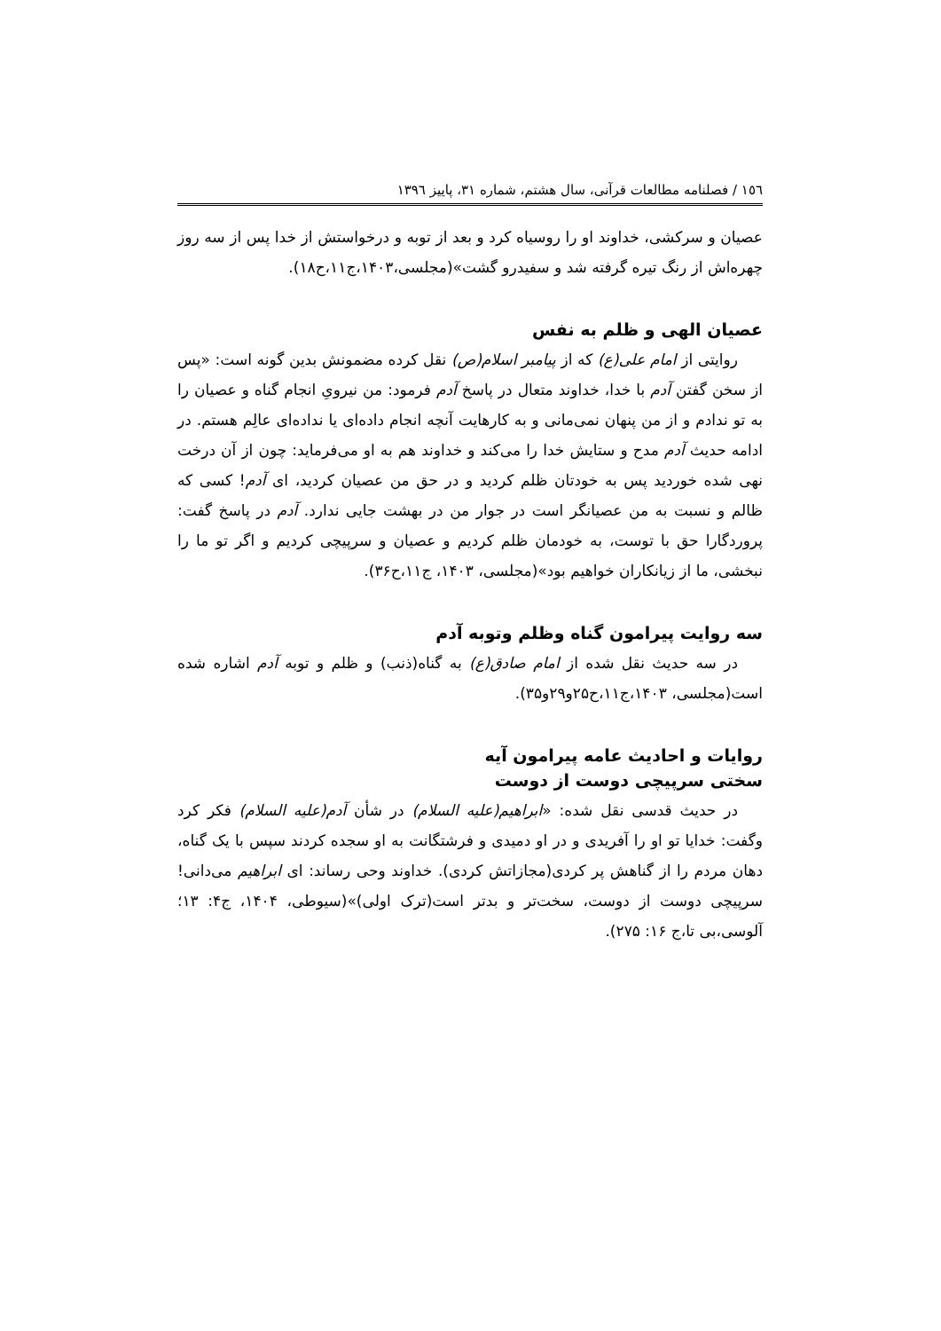١٥٦ / فصلنامه مطالعات قرآنی، سال هشتم، شماره ٣١، پاییز ١٣٩٦
عصیان و سرکشی، خداوند او را روسیاه کرد و بعد از توبه و درخواستش از خدا پس از سه روز چهره‌اش از رنگ تیره گرفته شد و سفیدرو گشت»(مجلسی،١۴٠٣،ج١١،ح١٨).
عصیان الهی و ظلم به نفس
روایتی از امام علی(ع) که از پیامبر اسلام(ص) نقل کرده مضمونش بدین گونه است: «پس از سخن گفتن آدم با خدا، خداوند متعال در پاسخ آدم فرمود: من نیرویِ انجام گناه و عصیان را به تو ندادم و از من پنهان نمی‌مانی و به کارهایت آنچه انجام داده‌ای یا نداده‌ای عالِم هستم. در ادامه حدیث آدم مدح و ستایش خدا را می‌کند و خداوند هم به او می‌فرماید: چون از آن درخت نهی شده خوردید پس به خودتان ظلم کردید و در حق من عصیان کردید، ای آدم! کسی که ظالم و نسبت به من عصیانگر است در جوار من در بهشت جایی ندارد. آدم در پاسخ گفت: پروردگارا حق با توست، به خودمان ظلم کردیم و عصیان و سرپیچی کردیم و اگر تو ما را نبخشی، ما از زیانکاران خواهیم بود»(مجلسی، ١۴٠٣، ج١١،ح٣۶).
سه روایت پیرامون گناه وظلم وتوبه آدم
در سه حدیث نقل شده از امام صادق(ع) به گناه(ذنب) و ظلم و توبه آدم اشاره شده است(مجلسی، ١۴٠٣،ج١١،ح٢۵و٢٩و٣۵).
روایات و احادیث عامه پیرامون آیه
سختی سرپیچی دوست از دوست
در حدیث قدسی نقل شده: «ابراهیم(علیه السلام) در شأن آدم(علیه السلام) فکر کرد وگفت: خدایا تو او را آفریدی و در او دمیدی و فرشتگانت به او سجده کردند سپس با یک گناه، دهان مردم را از گناهش پر کردی(مجازاتش کردی). خداوند وحی رساند: ای ابراهیم می‌دانی! سرپیچی دوست از دوست، سخت‌تر و بدتر است(ترک اولی)»(سیوطی، ١۴٠۴، ج۴: ١٣؛ آلوسی،بی تا،ج ١۶: ٢٧۵).